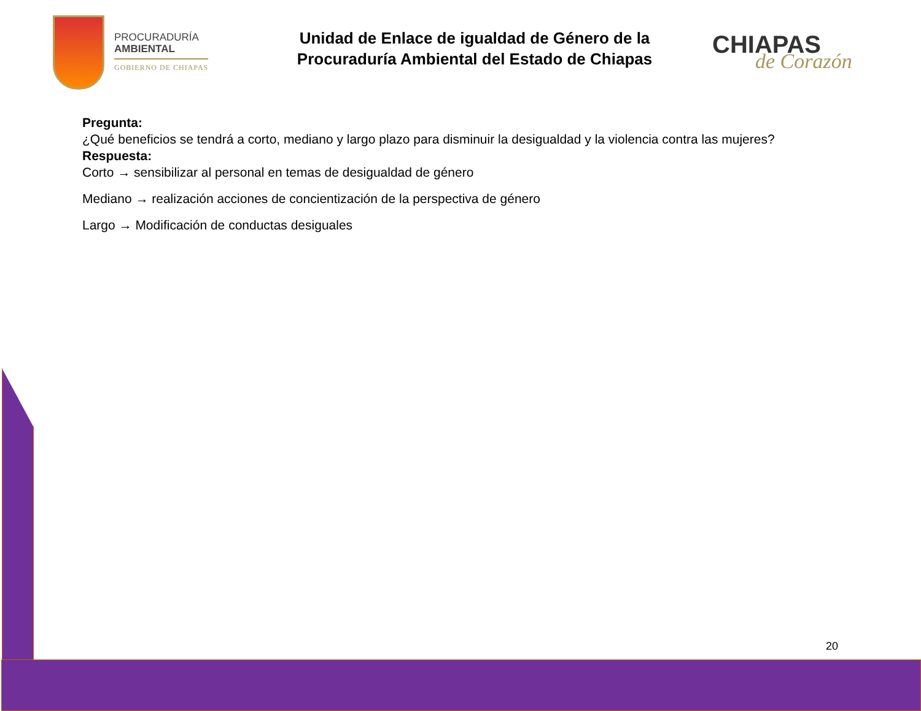PROCURADURÍA
AMBIENTAL
GOBIERNO DE CHIAPAS
Unidad de Enlace de igualdad de Género de la
Procuraduría Ambiental del Estado de Chiapas
CHIAPAS
de Corazón
Pregunta:
¿Qué beneficios se tendrá a corto, mediano y largo plazo para disminuir la desigualdad y la violencia contra las mujeres?
Respuesta:
Corto → sensibilizar al personal en temas de desigualdad de género
Mediano → realización acciones de concientización de la perspectiva de género
Largo → Modificación de conductas desiguales
20